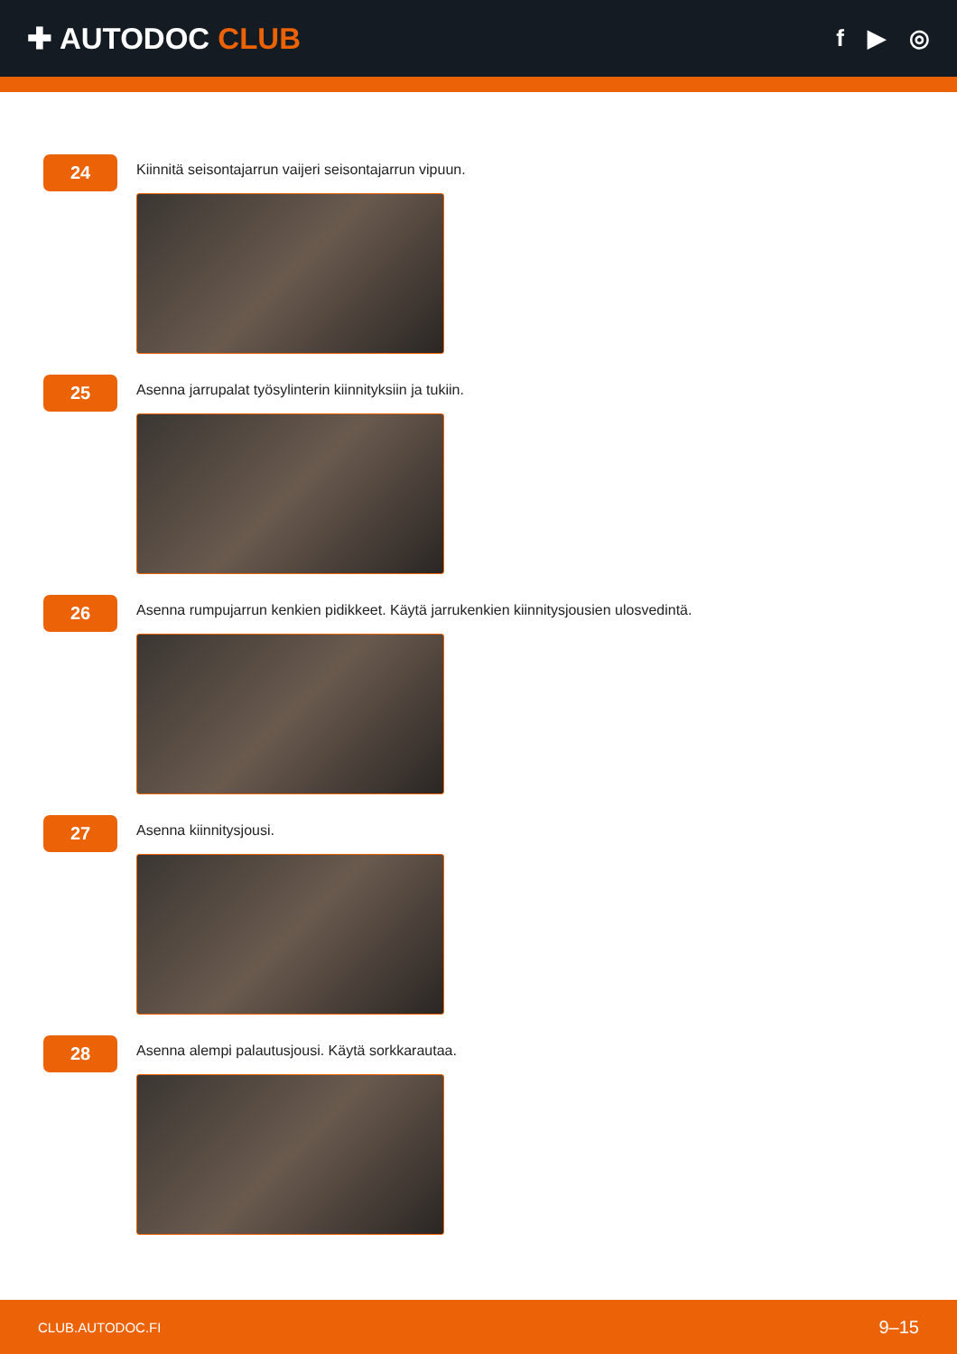✚ AUTODOC CLUB
f ▶ ◎
24
Kiinnitä seisontajarrun vaijeri seisontajarrun vipuun.
25
Asenna jarrupalat työsylinterin kiinnityksiin ja tukiin.
26
Asenna rumpujarrun kenkien pidikkeet. Käytä jarrukenkien kiinnitysjousien ulosvedintä.
27
Asenna kiinnitysjousi.
28
Asenna alempi palautusjousi. Käytä sorkkarautaa.
CLUB.AUTODOC.FI 9–15